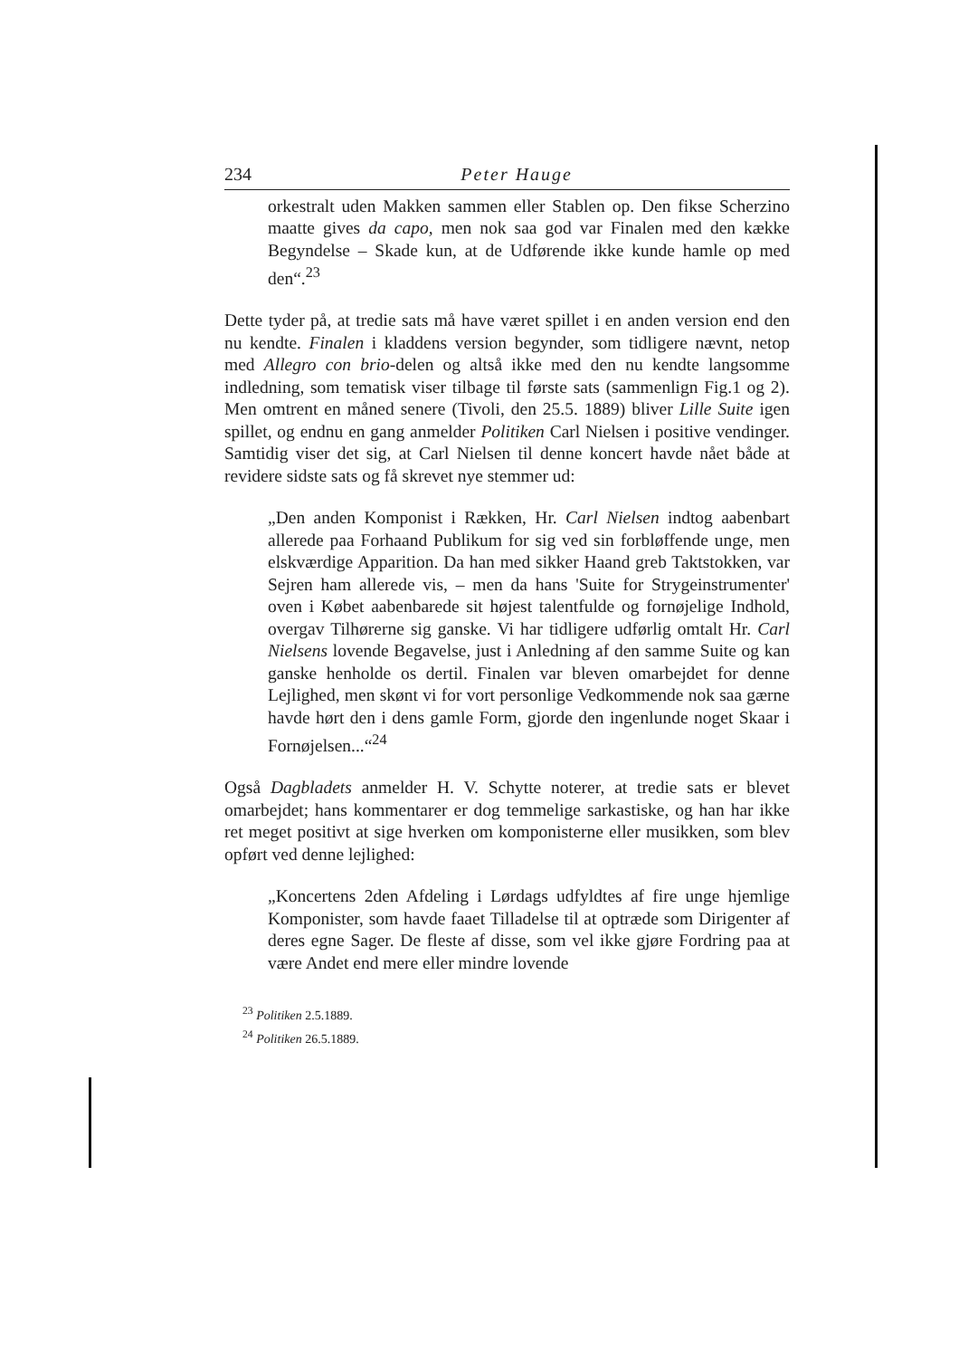234 Peter Hauge
orkestralt uden Makken sammen eller Stablen op. Den fikse Scherzino maatte gives da capo, men nok saa god var Finalen med den kække Begyndelse – Skade kun, at de Udførende ikke kunde hamle op med den“.<sup>23</sup>
Dette tyder på, at tredie sats må have været spillet i en anden version end den nu kendte. Finalen i kladdens version begynder, som tidligere nævnt, netop med Allegro con brio-delen og altså ikke med den nu kendte langsomme indledning, som tematisk viser tilbage til første sats (sammenlign Fig.1 og 2). Men omtrent en måned senere (Tivoli, den 25.5. 1889) bliver Lille Suite igen spillet, og endnu en gang anmelder Politiken Carl Nielsen i positive vendinger. Samtidig viser det sig, at Carl Nielsen til denne koncert havde nået både at revidere sidste sats og få skrevet nye stemmer ud:
„Den anden Komponist i Rækken, Hr. Carl Nielsen indtog aabenbart allerede paa Forhaand Publikum for sig ved sin forbløffende unge, men elskværdige Apparition. Da han med sikker Haand greb Taktstokken, var Sejren ham allerede vis, – men da hans 'Suite for Strygeinstrumenter' oven i Købet aabenbarede sit højest talentfulde og fornøjelige Indhold, overgav Tilhørerne sig ganske. Vi har tidligere udførlig omtalt Hr. Carl Nielsens lovende Begavelse, just i Anledning af den samme Suite og kan ganske henholde os dertil. Finalen var bleven omarbejdet for denne Lejlighed, men skønt vi for vort personlige Vedkommende nok saa gærne havde hørt den i dens gamle Form, gjorde den ingenlunde noget Skaar i Fornøjelsen...“<sup>24</sup>
Også Dagbladets anmelder H. V. Schytte noterer, at tredie sats er blevet omarbejdet; hans kommentarer er dog temmelige sarkastiske, og han har ikke ret meget positivt at sige hverken om komponisterne eller musikken, som blev opført ved denne lejlighed:
„Koncertens 2den Afdeling i Lørdags udfyldtes af fire unge hjemlige Komponister, som havde faaet Tilladelse til at optræde som Dirigenter af deres egne Sager. De fleste af disse, som vel ikke gjøre Fordring paa at være Andet end mere eller mindre lovende
<sup>23</sup> Politiken 2.5.1889.
<sup>24</sup> Politiken 26.5.1889.